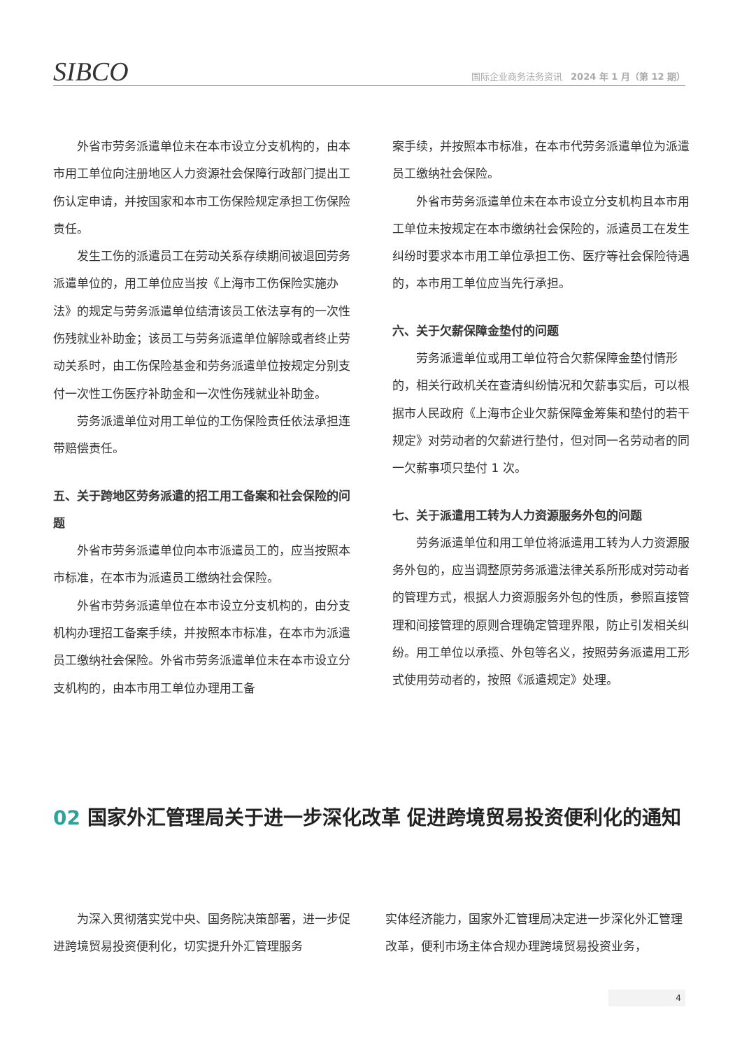SIBCO
国际企业商务法务资讯 2024 年 1 月（第 12 期）
外省市劳务派遣单位未在本市设立分支机构的，由本市用工单位向注册地区人力资源社会保障行政部门提出工伤认定申请，并按国家和本市工伤保险规定承担工伤保险责任。
发生工伤的派遣员工在劳动关系存续期间被退回劳务派遣单位的，用工单位应当按《上海市工伤保险实施办法》的规定与劳务派遣单位结清该员工依法享有的一次性伤残就业补助金；该员工与劳务派遣单位解除或者终止劳动关系时，由工伤保险基金和劳务派遣单位按规定分别支付一次性工伤医疗补助金和一次性伤残就业补助金。
劳务派遣单位对用工单位的工伤保险责任依法承担连带赔偿责任。
五、关于跨地区劳务派遣的招工用工备案和社会保险的问题
外省市劳务派遣单位向本市派遣员工的，应当按照本市标准，在本市为派遣员工缴纳社会保险。
外省市劳务派遣单位在本市设立分支机构的，由分支机构办理招工备案手续，并按照本市标准，在本市为派遣员工缴纳社会保险。外省市劳务派遣单位未在本市设立分支机构的，由本市用工单位办理用工备
案手续，并按照本市标准，在本市代劳务派遣单位为派遣员工缴纳社会保险。
外省市劳务派遣单位未在本市设立分支机构且本市用工单位未按规定在本市缴纳社会保险的，派遣员工在发生纠纷时要求本市用工单位承担工伤、医疗等社会保险待遇的，本市用工单位应当先行承担。
六、关于欠薪保障金垫付的问题
劳务派遣单位或用工单位符合欠薪保障金垫付情形的，相关行政机关在查清纠纷情况和欠薪事实后，可以根据市人民政府《上海市企业欠薪保障金筹集和垫付的若干规定》对劳动者的欠薪进行垫付，但对同一名劳动者的同一欠薪事项只垫付 1 次。
七、关于派遣用工转为人力资源服务外包的问题
劳务派遣单位和用工单位将派遣用工转为人力资源服务外包的，应当调整原劳务派遣法律关系所形成对劳动者的管理方式，根据人力资源服务外包的性质，参照直接管理和间接管理的原则合理确定管理界限，防止引发相关纠纷。用工单位以承揽、外包等名义，按照劳务派遣用工形式使用劳动者的，按照《派遣规定》处理。
02 国家外汇管理局关于进一步深化改革 促进跨境贸易投资便利化的通知
为深入贯彻落实党中央、国务院决策部署，进一步促进跨境贸易投资便利化，切实提升外汇管理服务
实体经济能力，国家外汇管理局决定进一步深化外汇管理改革，便利市场主体合规办理跨境贸易投资业务，
4